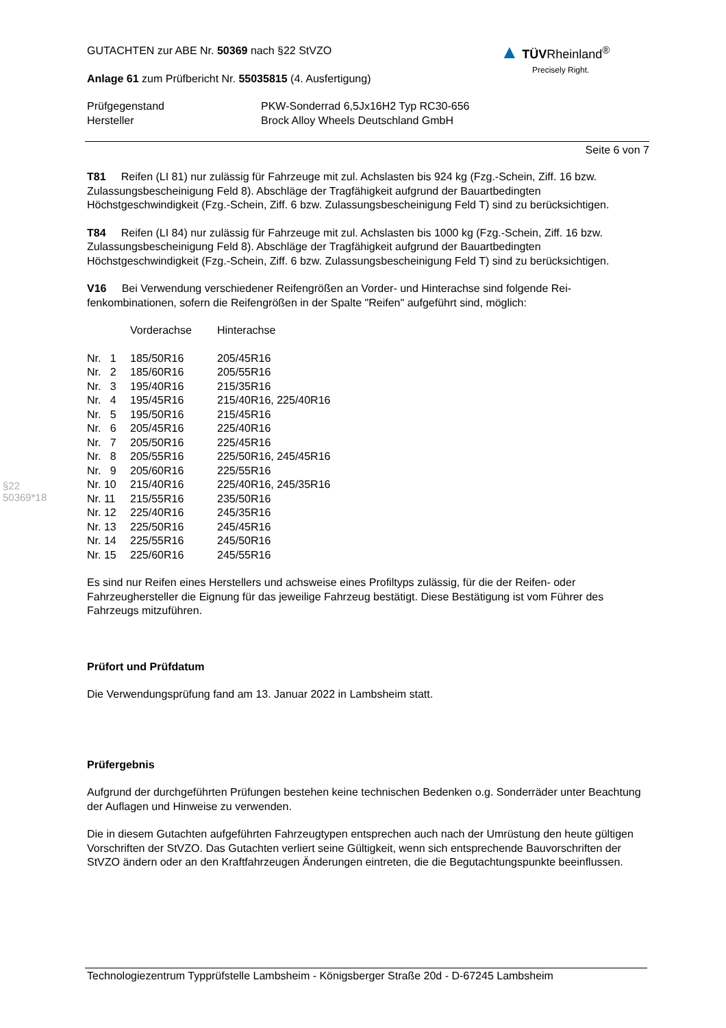▲ TÜV Rheinland<sup>®</sup>
Precisely Right.
§22 50369*18
GUTACHTEN zur ABE Nr. 50369 nach §22 StVZO
Anlage 61 zum Prüfbericht Nr. 55035815 (4. Ausfertigung)
| Prüfgegenstand | PKW-Sonderrad 6,5Jx16H2 Typ RC30-656 |
| Hersteller | Brock Alloy Wheels Deutschland GmbH |
Seite 6 von 7
T81 Reifen (LI 81) nur zulässig für Fahrzeuge mit zul. Achslasten bis 924 kg (Fzg.-Schein, Ziff. 16 bzw. Zulassungsbescheinigung Feld 8). Abschläge der Tragfähigkeit aufgrund der Bauartbedingten Höchstgeschwindigkeit (Fzg.-Schein, Ziff. 6 bzw. Zulassungsbescheinigung Feld T) sind zu berück­sichtigen.
T84 Reifen (LI 84) nur zulässig für Fahrzeuge mit zul. Achslasten bis 1000 kg (Fzg.-Schein, Ziff. 16 bzw. Zulassungsbescheinigung Feld 8). Abschläge der Tragfähigkeit aufgrund der Bauartbedingten Höchstgeschwindigkeit (Fzg.-Schein, Ziff. 6 bzw. Zulassungsbescheinigung Feld T) sind zu berück­sichtigen.
V16 Bei Verwendung verschiedener Reifengrößen an Vorder- und Hinterachse sind folgende Rei­fenkombinationen, sofern die Reifengrößen in der Spalte "Reifen" aufgeführt sind, möglich:
| | Vorderachse | Hinterachse |
| Nr. 1 | 185/50R16 | 205/45R16 |
| Nr. 2 | 185/60R16 | 205/55R16 |
| Nr. 3 | 195/40R16 | 215/35R16 |
| Nr. 4 | 195/45R16 | 215/40R16, 225/40R16 |
| Nr. 5 | 195/50R16 | 215/45R16 |
| Nr. 6 | 205/45R16 | 225/40R16 |
| Nr. 7 | 205/50R16 | 225/45R16 |
| Nr. 8 | 205/55R16 | 225/50R16, 245/45R16 |
| Nr. 9 | 205/60R16 | 225/55R16 |
| Nr. 10 | 215/40R16 | 225/40R16, 245/35R16 |
| Nr. 11 | 215/55R16 | 235/50R16 |
| Nr. 12 | 225/40R16 | 245/35R16 |
| Nr. 13 | 225/50R16 | 245/45R16 |
| Nr. 14 | 225/55R16 | 245/50R16 |
| Nr. 15 | 225/60R16 | 245/55R16 |
Es sind nur Reifen eines Herstellers und achsweise eines Profiltyps zulässig, für die der Reifen- oder Fahrzeughersteller die Eignung für das jeweilige Fahrzeug bestätigt. Diese Bestätigung ist vom Führer des Fahrzeugs mitzuführen.
Prüfort und Prüfdatum
Die Verwendungsprüfung fand am 13. Januar 2022 in Lambsheim statt.
Prüfergebnis
Aufgrund der durchgeführten Prüfungen bestehen keine technischen Bedenken o.g. Sonderräder un­ter Beachtung der Auflagen und Hinweise zu verwenden.
Die in diesem Gutachten aufgeführten Fahrzeugtypen entsprechen auch nach der Umrüstung den heute gültigen Vorschriften der StVZO. Das Gutachten verliert seine Gültigkeit, wenn sich entspre­chende Bauvorschriften der StVZO ändern oder an den Kraftfahrzeugen Änderungen eintreten, die die Begutachtungspunkte beeinflussen.
Technologiezentrum Typprüfstelle Lambsheim - Königsberger Straße 20d - D-67245 Lambsheim